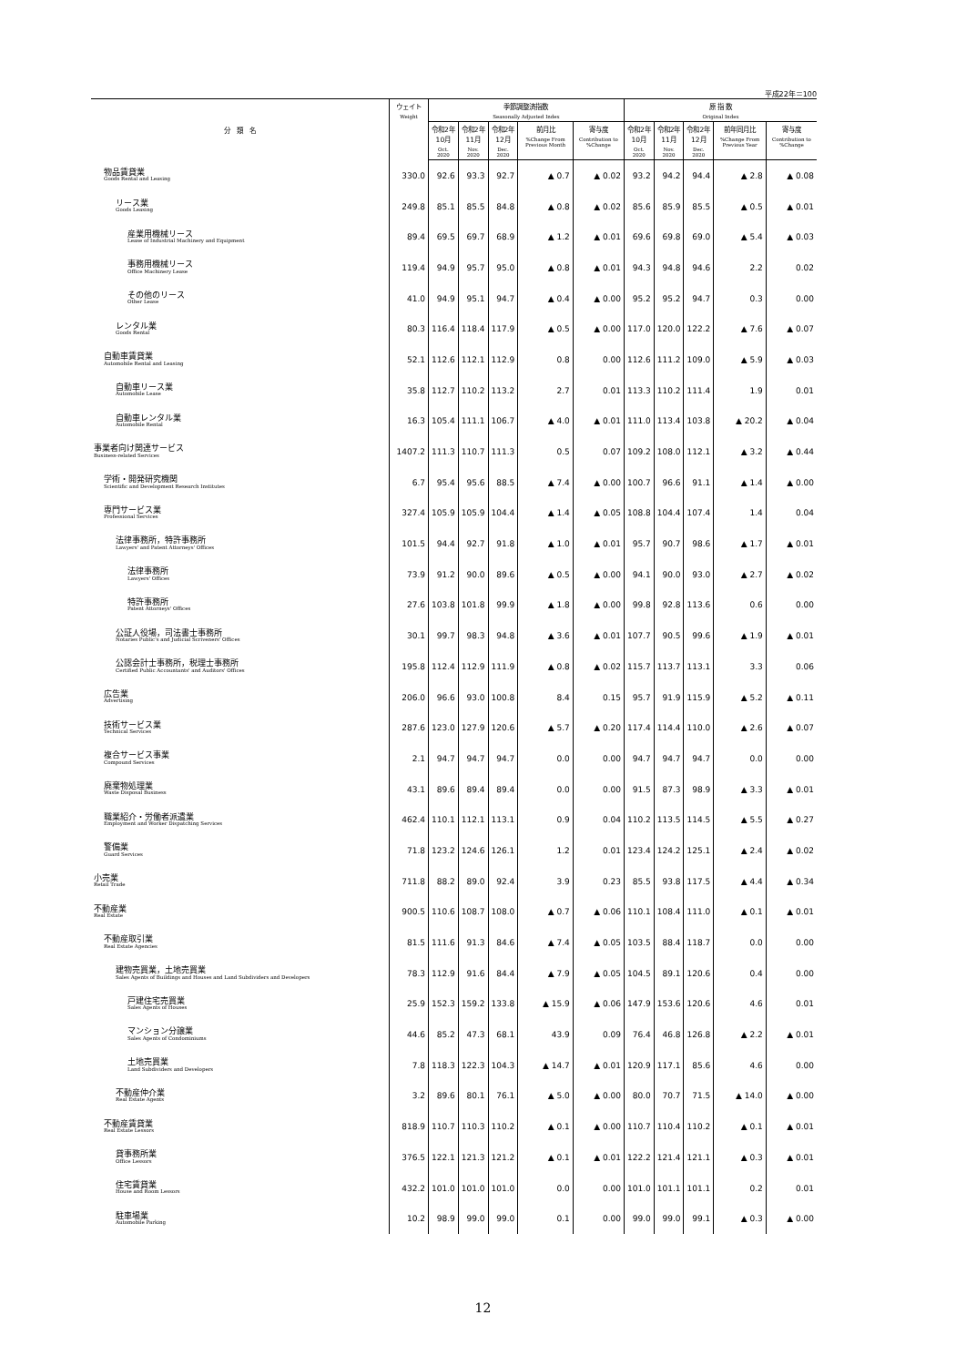平成22年＝100
| 分 類 名 | ウェイト Weight | 季節調整済指数 Seasonally Adjusted Index | | | | | 原 指 数 Original Index | | | | |
| --- | --- | --- | --- | --- | --- | --- | --- | --- | --- | --- | --- |
| | | 令和2年 10月 Oct. 2020 | 令和2年 11月 Nov. 2020 | 令和2年 12月 Dec. 2020 | 前月比 %Change From Previous Month | 寄与度 Contribution to %Change | 令和2年 10月 Oct. 2020 | 令和2年 11月 Nov. 2020 | 令和2年 12月 Dec. 2020 | 前年同月比 %Change From Previous Year | 寄与度 Contribution to %Change |
| 物品賃貸業 Goods Rental and Leasing | 330.0 | 92.6 | 93.3 | 92.7 | ▲ 0.7 | ▲ 0.02 | 93.2 | 94.2 | 94.4 | ▲ 2.8 | ▲ 0.08 |
| リース業 Goods Leasing | 249.8 | 85.1 | 85.5 | 84.8 | ▲ 0.8 | ▲ 0.02 | 85.6 | 85.9 | 85.5 | ▲ 0.5 | ▲ 0.01 |
| 産業用機械リース Lease of Industrial Machinery and Equipment | 89.4 | 69.5 | 69.7 | 68.9 | ▲ 1.2 | ▲ 0.01 | 69.6 | 69.8 | 69.0 | ▲ 5.4 | ▲ 0.03 |
| 事務用機械リース Office Machinery Lease | 119.4 | 94.9 | 95.7 | 95.0 | ▲ 0.8 | ▲ 0.01 | 94.3 | 94.8 | 94.6 | 2.2 | 0.02 |
| その他のリース Other Lease | 41.0 | 94.9 | 95.1 | 94.7 | ▲ 0.4 | ▲ 0.00 | 95.2 | 95.2 | 94.7 | 0.3 | 0.00 |
| レンタル業 Goods Rental | 80.3 | 116.4 | 118.4 | 117.9 | ▲ 0.5 | ▲ 0.00 | 117.0 | 120.0 | 122.2 | ▲ 7.6 | ▲ 0.07 |
| 自動車賃貸業 Automobile Rental and Leasing | 52.1 | 112.6 | 112.1 | 112.9 | 0.8 | 0.00 | 112.6 | 111.2 | 109.0 | ▲ 5.9 | ▲ 0.03 |
| 自動車リース業 Automobile Lease | 35.8 | 112.7 | 110.2 | 113.2 | 2.7 | 0.01 | 113.3 | 110.2 | 111.4 | 1.9 | 0.01 |
| 自動車レンタル業 Automobile Rental | 16.3 | 105.4 | 111.1 | 106.7 | ▲ 4.0 | ▲ 0.01 | 111.0 | 113.4 | 103.8 | ▲ 20.2 | ▲ 0.04 |
| 事業者向け関連サービス Business-related Services | 1407.2 | 111.3 | 110.7 | 111.3 | 0.5 | 0.07 | 109.2 | 108.0 | 112.1 | ▲ 3.2 | ▲ 0.44 |
| 学術・開発研究機関 Scientific and Development Research Institutes | 6.7 | 95.4 | 95.6 | 88.5 | ▲ 7.4 | ▲ 0.00 | 100.7 | 96.6 | 91.1 | ▲ 1.4 | ▲ 0.00 |
| 専門サービス業 Professional Services | 327.4 | 105.9 | 105.9 | 104.4 | ▲ 1.4 | ▲ 0.05 | 108.8 | 104.4 | 107.4 | 1.4 | 0.04 |
| 法律事務所，特許事務所 Lawyers' and Patent Attorneys' Offices | 101.5 | 94.4 | 92.7 | 91.8 | ▲ 1.0 | ▲ 0.01 | 95.7 | 90.7 | 98.6 | ▲ 1.7 | ▲ 0.01 |
| 法律事務所 Lawyers' Offices | 73.9 | 91.2 | 90.0 | 89.6 | ▲ 0.5 | ▲ 0.00 | 94.1 | 90.0 | 93.0 | ▲ 2.7 | ▲ 0.02 |
| 特許事務所 Patent Attorneys' Offices | 27.6 | 103.8 | 101.8 | 99.9 | ▲ 1.8 | ▲ 0.00 | 99.8 | 92.8 | 113.6 | 0.6 | 0.00 |
| 公証人役場，司法書士事務所 Notaries Public's and Judicial Scriveners' Offices | 30.1 | 99.7 | 98.3 | 94.8 | ▲ 3.6 | ▲ 0.01 | 107.7 | 90.5 | 99.6 | ▲ 1.9 | ▲ 0.01 |
| 公認会計士事務所，税理士事務所 Certified Public Accountants' and Auditors' Offices | 195.8 | 112.4 | 112.9 | 111.9 | ▲ 0.8 | ▲ 0.02 | 115.7 | 113.7 | 113.1 | 3.3 | 0.06 |
| 広告業 Advertising | 206.0 | 96.6 | 93.0 | 100.8 | 8.4 | 0.15 | 95.7 | 91.9 | 115.9 | ▲ 5.2 | ▲ 0.11 |
| 技術サービス業 Technical Services | 287.6 | 123.0 | 127.9 | 120.6 | ▲ 5.7 | ▲ 0.20 | 117.4 | 114.4 | 110.0 | ▲ 2.6 | ▲ 0.07 |
| 複合サービス事業 Compound Services | 2.1 | 94.7 | 94.7 | 94.7 | 0.0 | 0.00 | 94.7 | 94.7 | 94.7 | 0.0 | 0.00 |
| 廃棄物処理業 Waste Disposal Business | 43.1 | 89.6 | 89.4 | 89.4 | 0.0 | 0.00 | 91.5 | 87.3 | 98.9 | ▲ 3.3 | ▲ 0.01 |
| 職業紹介・労働者派遣業 Employment and Worker Dispatching Services | 462.4 | 110.1 | 112.1 | 113.1 | 0.9 | 0.04 | 110.2 | 113.5 | 114.5 | ▲ 5.5 | ▲ 0.27 |
| 警備業 Guard Services | 71.8 | 123.2 | 124.6 | 126.1 | 1.2 | 0.01 | 123.4 | 124.2 | 125.1 | ▲ 2.4 | ▲ 0.02 |
| 小売業 Retail Trade | 711.8 | 88.2 | 89.0 | 92.4 | 3.9 | 0.23 | 85.5 | 93.8 | 117.5 | ▲ 4.4 | ▲ 0.34 |
| 不動産業 Real Estate | 900.5 | 110.6 | 108.7 | 108.0 | ▲ 0.7 | ▲ 0.06 | 110.1 | 108.4 | 111.0 | ▲ 0.1 | ▲ 0.01 |
| 不動産取引業 Real Estate Agencies | 81.5 | 111.6 | 91.3 | 84.6 | ▲ 7.4 | ▲ 0.05 | 103.5 | 88.4 | 118.7 | 0.0 | 0.00 |
| 建物売買業，土地売買業 Sales Agents of Buildings and Houses and Land Subdividers and Developers | 78.3 | 112.9 | 91.6 | 84.4 | ▲ 7.9 | ▲ 0.05 | 104.5 | 89.1 | 120.6 | 0.4 | 0.00 |
| 戸建住宅売買業 Sales Agents of Houses | 25.9 | 152.3 | 159.2 | 133.8 | ▲ 15.9 | ▲ 0.06 | 147.9 | 153.6 | 120.6 | 4.6 | 0.01 |
| マンション分譲業 Sales Agents of Condominiums | 44.6 | 85.2 | 47.3 | 68.1 | 43.9 | 0.09 | 76.4 | 46.8 | 126.8 | ▲ 2.2 | ▲ 0.01 |
| 土地売買業 Land Subdividers and Developers | 7.8 | 118.3 | 122.3 | 104.3 | ▲ 14.7 | ▲ 0.01 | 120.9 | 117.1 | 85.6 | 4.6 | 0.00 |
| 不動産仲介業 Real Estate Agents | 3.2 | 89.6 | 80.1 | 76.1 | ▲ 5.0 | ▲ 0.00 | 80.0 | 70.7 | 71.5 | ▲ 14.0 | ▲ 0.00 |
| 不動産賃貸業 Real Estate Lessors | 818.9 | 110.7 | 110.3 | 110.2 | ▲ 0.1 | ▲ 0.00 | 110.7 | 110.4 | 110.2 | ▲ 0.1 | ▲ 0.01 |
| 貸事務所業 Office Lessors | 376.5 | 122.1 | 121.3 | 121.2 | ▲ 0.1 | ▲ 0.01 | 122.2 | 121.4 | 121.1 | ▲ 0.3 | ▲ 0.01 |
| 住宅賃貸業 House and Room Lessors | 432.2 | 101.0 | 101.0 | 101.0 | 0.0 | 0.00 | 101.0 | 101.1 | 101.1 | 0.2 | 0.01 |
| 駐車場業 Automobile Parking | 10.2 | 98.9 | 99.0 | 99.0 | 0.1 | 0.00 | 99.0 | 99.0 | 99.1 | ▲ 0.3 | ▲ 0.00 |
12